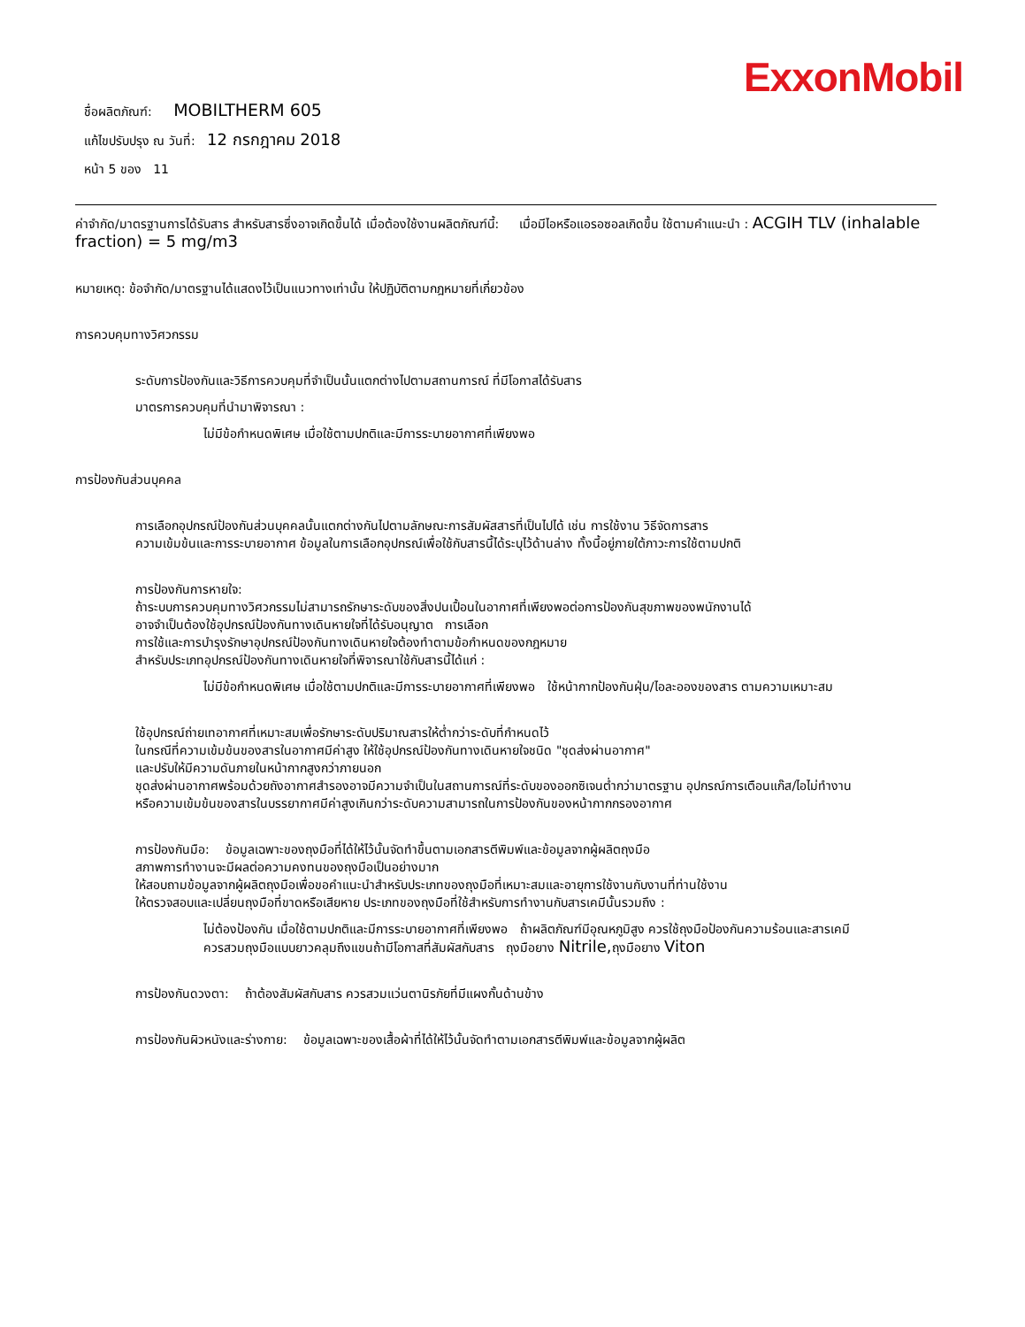ExxonMobil
ชื่อผลิตภัณฑ์: MOBILTHERM 605
แก้ไขปรับปรุง ณ วันที่: 12 กรกฎาคม 2018
หน้า 5 ของ 11
ค่าจำกัด/มาตรฐานการได้รับสาร สำหรับสารซึ่งอาจเกิดขึ้นได้ เมื่อต้องใช้งานผลิตภัณฑ์นี้: เมื่อมีไอหรือแอรอซอลเกิดขึ้น ใช้ตามคำแนะนำ : ACGIH TLV (inhalable fraction) = 5 mg/m3
หมายเหตุ: ข้อจำกัด/มาตรฐานได้แสดงไว้เป็นแนวทางเท่านั้น ให้ปฏิบัติตามกฎหมายที่เกี่ยวข้อง
การควบคุมทางวิศวกรรม
ระดับการป้องกันและวิธีการควบคุมที่จำเป็นนั้นแตกต่างไปตามสถานการณ์ ที่มีโอกาสได้รับสาร
มาตรการควบคุมที่นำมาพิจารณา :
ไม่มีข้อกำหนดพิเศษ เมื่อใช้ตามปกติและมีการระบายอากาศที่เพียงพอ
การป้องกันส่วนบุคคล
การเลือกอุปกรณ์ป้องกันส่วนบุคคลนั้นแตกต่างกันไปตามลักษณะการสัมผัสสารที่เป็นไปได้ เช่น การใช้งาน วิธีจัดการสาร
ความเข้มข้นและการระบายอากาศ ข้อมูลในการเลือกอุปกรณ์เพื่อใช้กับสารนี้ได้ระบุไว้ด้านล่าง ทั้งนี้อยู่ภายใต้ภาวะการใช้ตามปกติ
การป้องกันการหายใจ:
ถ้าระบบการควบคุมทางวิศวกรรมไม่สามารถรักษาระดับของสิ่งปนเปื้อนในอากาศที่เพียงพอต่อการป้องกันสุขภาพของพนักงานได้
อาจจำเป็นต้องใช้อุปกรณ์ป้องกันทางเดินหายใจที่ได้รับอนุญาต การเลือก
การใช้และการบำรุงรักษาอุปกรณ์ป้องกันทางเดินหายใจต้องทำตามข้อกำหนดของกฎหมาย
สำหรับประเภทอุปกรณ์ป้องกันทางเดินหายใจที่พิจารณาใช้กับสารนี้ได้แก่ :
ไม่มีข้อกำหนดพิเศษ เมื่อใช้ตามปกติและมีการระบายอากาศที่เพียงพอ ใช้หน้ากากป้องกันฝุ่น/ไอละอองของสาร ตามความเหมาะสม
ใช้อุปกรณ์ถ่ายเทอากาศที่เหมาะสมเพื่อรักษาระดับปริมาณสารให้ต่ำกว่าระดับที่กำหนดไว้
ในกรณีที่ความเข้มข้นของสารในอากาศมีค่าสูง ให้ใช้อุปกรณ์ป้องกันทางเดินหายใจชนิด "ชุดส่งผ่านอากาศ"
และปรับให้มีความดันภายในหน้ากากสูงกว่าภายนอก
ชุดส่งผ่านอากาศพร้อมด้วยถังอากาศสำรองอาจมีความจำเป็นในสถานการณ์ที่ระดับของออกซิเจนต่ำกว่ามาตรฐาน อุปกรณ์การเตือนแก๊ส/ไอไม่ทำงาน
หรือความเข้มข้นของสารในบรรยากาศมีค่าสูงเกินกว่าระดับความสามารถในการป้องกันของหน้ากากกรองอากาศ
การป้องกันมือ: ข้อมูลเฉพาะของถุงมือที่ได้ให้ไว้นั้นจัดทำขึ้นตามเอกสารตีพิมพ์และข้อมูลจากผู้ผลิตถุงมือ
สภาพการทำงานจะมีผลต่อความคงทนของถุงมือเป็นอย่างมาก
ให้สอบถามข้อมูลจากผู้ผลิตถุงมือเพื่อขอคำแนะนำสำหรับประเภทของถุงมือที่เหมาะสมและอายุการใช้งานกับงานที่ท่านใช้งาน
ให้ตรวจสอบและเปลี่ยนถุงมือที่ขาดหรือเสียหาย ประเภทของถุงมือที่ใช้สำหรับการทำงานกับสารเคมีนั้นรวมถึง :
ไม่ต้องป้องกัน เมื่อใช้ตามปกติและมีการระบายอากาศที่เพียงพอ ถ้าผลิตภัณฑ์มีอุณหภูมิสูง ควรใช้ถุงมือป้องกันความร้อนและสารเคมี
ควรสวมถุงมือแบบยาวคลุมถึงแขนถ้ามีโอกาสที่สัมผัสกับสาร ถุงมือยาง Nitrile, ถุงมือยาง Viton
การป้องกันดวงตา: ถ้าต้องสัมผัสกับสาร ควรสวมแว่นตานิรภัยที่มีแผงกั้นด้านข้าง
การป้องกันผิวหนังและร่างกาย: ข้อมูลเฉพาะของเสื้อผ้าที่ได้ให้ไว้นั้นจัดทำตามเอกสารตีพิมพ์และข้อมูลจากผู้ผลิต